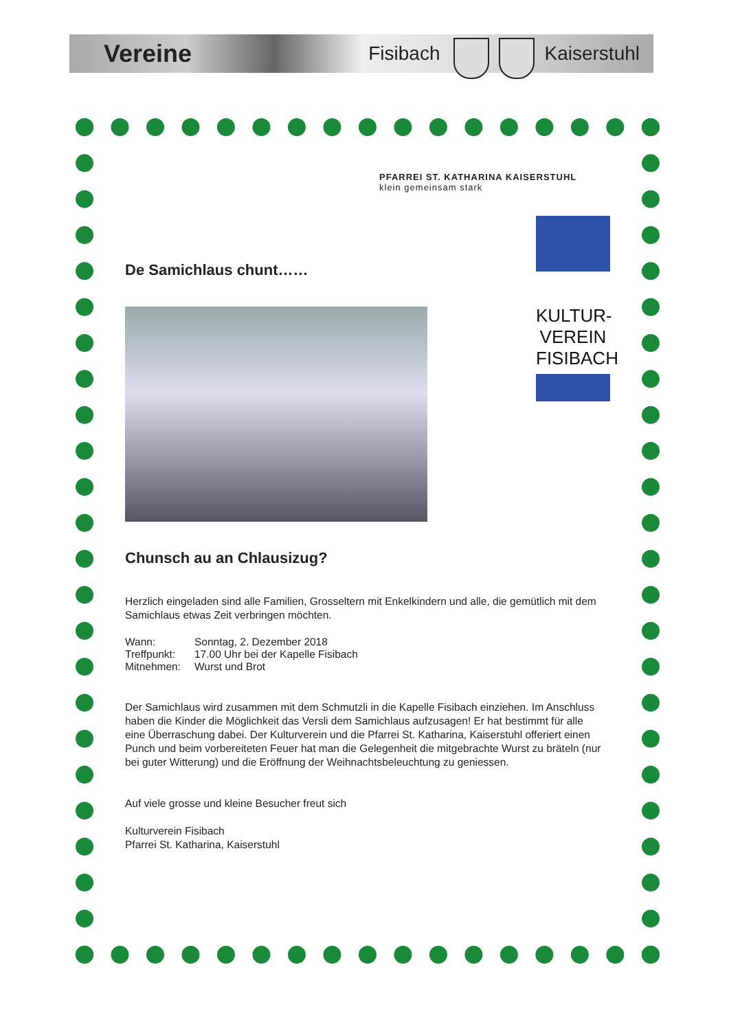Vereine Fisibach Kaiserstuhl
PFARREI ST. KATHARINA KAISERSTUHL
klein gemeinsam stark
KULTUR-
VEREIN
FISIBACH
De Samichlaus chunt……
Chunsch au an Chlausizug?
Herzlich eingeladen sind alle Familien, Grosseltern mit Enkelkindern und alle, die gemütlich mit dem Samichlaus etwas Zeit verbringen möchten.
| Wann: | Sonntag, 2. Dezember 2018 |
| Treffpunkt: | 17.00 Uhr bei der Kapelle Fisibach |
| Mitnehmen: | Wurst und Brot |
Der Samichlaus wird zusammen mit dem Schmutzli in die Kapelle Fisibach einziehen. Im Anschluss haben die Kinder die Möglichkeit das Versli dem Samichlaus aufzusagen! Er hat bestimmt für alle eine Überraschung dabei. Der Kulturverein und die Pfarrei St. Katharina, Kaiserstuhl offeriert einen Punch und beim vorbereiteten Feuer hat man die Gelegenheit die mitgebrachte Wurst zu bräteln (nur bei guter Witterung) und die Eröffnung der Weihnachtsbeleuchtung zu geniessen.
Auf viele grosse und kleine Besucher freut sich
Kulturverein Fisibach
Pfarrei St. Katharina, Kaiserstuhl